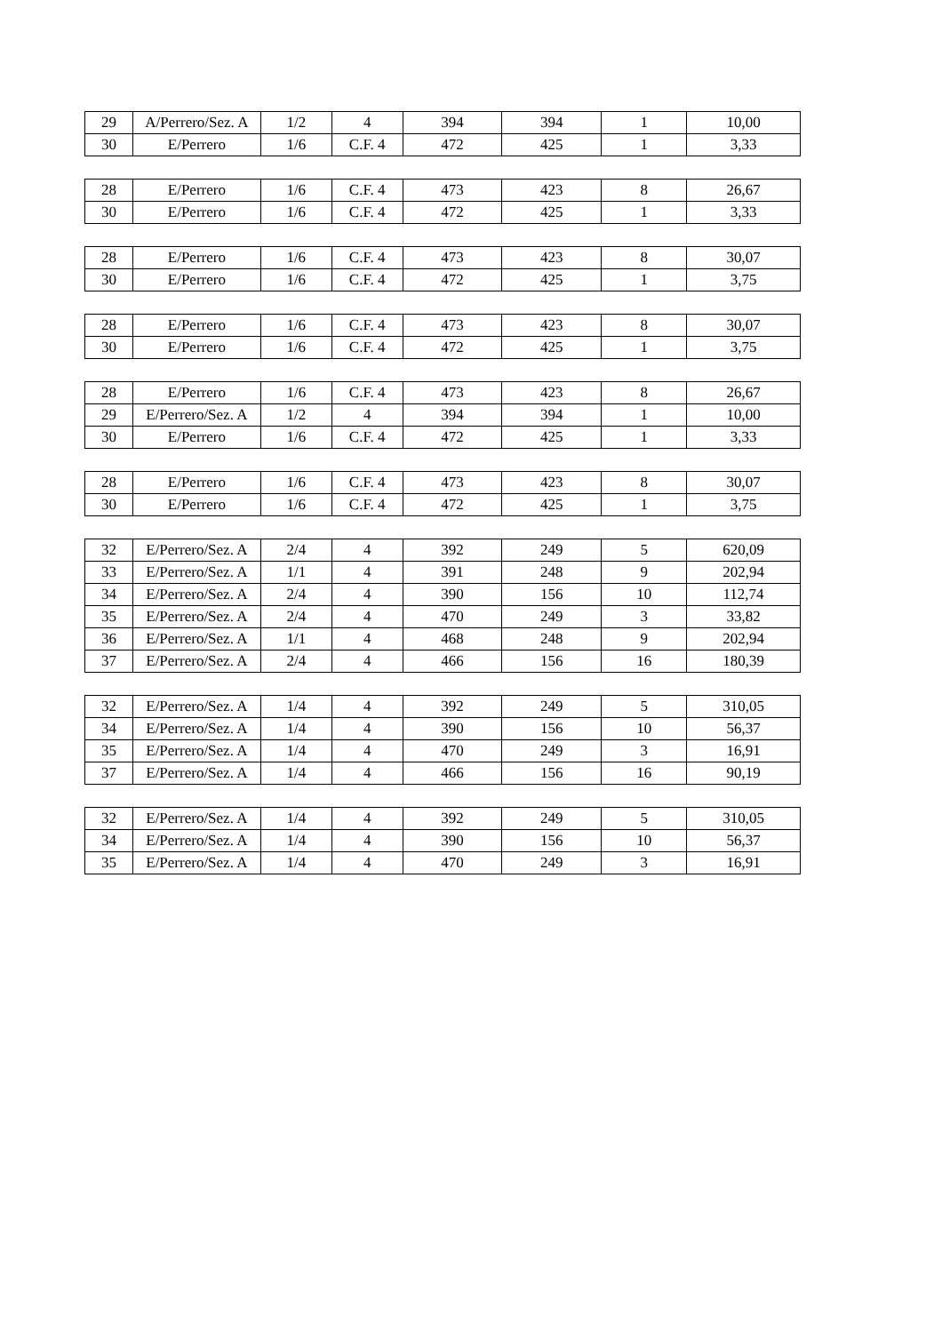| 29 | A/Perrero/Sez. A | 1/2 | 4 | 394 | 394 | 1 | 10,00 |
| 30 | E/Perrero | 1/6 | C.F. 4 | 472 | 425 | 1 | 3,33 |
| 28 | E/Perrero | 1/6 | C.F. 4 | 473 | 423 | 8 | 26,67 |
| 30 | E/Perrero | 1/6 | C.F. 4 | 472 | 425 | 1 | 3,33 |
| 28 | E/Perrero | 1/6 | C.F. 4 | 473 | 423 | 8 | 30,07 |
| 30 | E/Perrero | 1/6 | C.F. 4 | 472 | 425 | 1 | 3,75 |
| 28 | E/Perrero | 1/6 | C.F. 4 | 473 | 423 | 8 | 30,07 |
| 30 | E/Perrero | 1/6 | C.F. 4 | 472 | 425 | 1 | 3,75 |
| 28 | E/Perrero | 1/6 | C.F. 4 | 473 | 423 | 8 | 26,67 |
| 29 | E/Perrero/Sez. A | 1/2 | 4 | 394 | 394 | 1 | 10,00 |
| 30 | E/Perrero | 1/6 | C.F. 4 | 472 | 425 | 1 | 3,33 |
| 28 | E/Perrero | 1/6 | C.F. 4 | 473 | 423 | 8 | 30,07 |
| 30 | E/Perrero | 1/6 | C.F. 4 | 472 | 425 | 1 | 3,75 |
| 32 | E/Perrero/Sez. A | 2/4 | 4 | 392 | 249 | 5 | 620,09 |
| 33 | E/Perrero/Sez. A | 1/1 | 4 | 391 | 248 | 9 | 202,94 |
| 34 | E/Perrero/Sez. A | 2/4 | 4 | 390 | 156 | 10 | 112,74 |
| 35 | E/Perrero/Sez. A | 2/4 | 4 | 470 | 249 | 3 | 33,82 |
| 36 | E/Perrero/Sez. A | 1/1 | 4 | 468 | 248 | 9 | 202,94 |
| 37 | E/Perrero/Sez. A | 2/4 | 4 | 466 | 156 | 16 | 180,39 |
| 32 | E/Perrero/Sez. A | 1/4 | 4 | 392 | 249 | 5 | 310,05 |
| 34 | E/Perrero/Sez. A | 1/4 | 4 | 390 | 156 | 10 | 56,37 |
| 35 | E/Perrero/Sez. A | 1/4 | 4 | 470 | 249 | 3 | 16,91 |
| 37 | E/Perrero/Sez. A | 1/4 | 4 | 466 | 156 | 16 | 90,19 |
| 32 | E/Perrero/Sez. A | 1/4 | 4 | 392 | 249 | 5 | 310,05 |
| 34 | E/Perrero/Sez. A | 1/4 | 4 | 390 | 156 | 10 | 56,37 |
| 35 | E/Perrero/Sez. A | 1/4 | 4 | 470 | 249 | 3 | 16,91 |